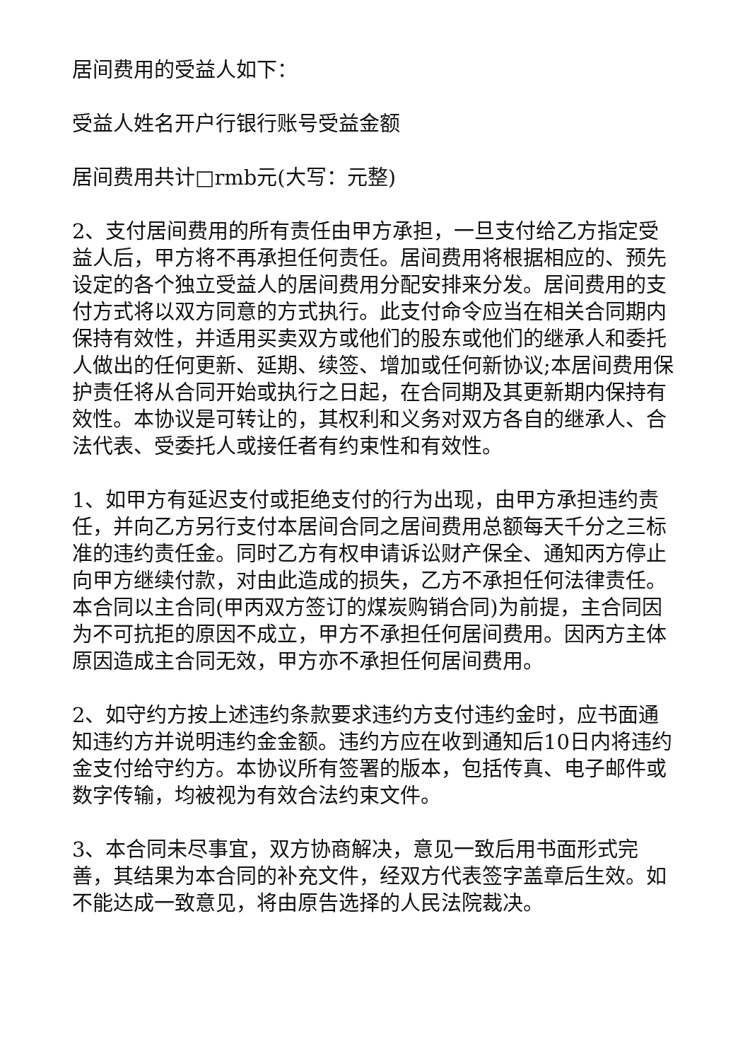居间费用的受益人如下：
受益人姓名开户行银行账号受益金额
居间费用共计□rmb元(大写：元整)
2、支付居间费用的所有责任由甲方承担，一旦支付给乙方指定受益人后，甲方将不再承担任何责任。居间费用将根据相应的、预先设定的各个独立受益人的居间费用分配安排来分发。居间费用的支付方式将以双方同意的方式执行。此支付命令应当在相关合同期内保持有效性，并适用买卖双方或他们的股东或他们的继承人和委托人做出的任何更新、延期、续签、增加或任何新协议;本居间费用保护责任将从合同开始或执行之日起，在合同期及其更新期内保持有效性。本协议是可转让的，其权利和义务对双方各自的继承人、合法代表、受委托人或接任者有约束性和有效性。
1、如甲方有延迟支付或拒绝支付的行为出现，由甲方承担违约责任，并向乙方另行支付本居间合同之居间费用总额每天千分之三标准的违约责任金。同时乙方有权申请诉讼财产保全、通知丙方停止向甲方继续付款，对由此造成的损失，乙方不承担任何法律责任。本合同以主合同(甲丙双方签订的煤炭购销合同)为前提，主合同因为不可抗拒的原因不成立，甲方不承担任何居间费用。因丙方主体原因造成主合同无效，甲方亦不承担任何居间费用。
2、如守约方按上述违约条款要求违约方支付违约金时，应书面通知违约方并说明违约金金额。违约方应在收到通知后10日内将违约金支付给守约方。本协议所有签署的版本，包括传真、电子邮件或数字传输，均被视为有效合法约束文件。
3、本合同未尽事宜，双方协商解决，意见一致后用书面形式完善，其结果为本合同的补充文件，经双方代表签字盖章后生效。如不能达成一致意见，将由原告选择的人民法院裁决。